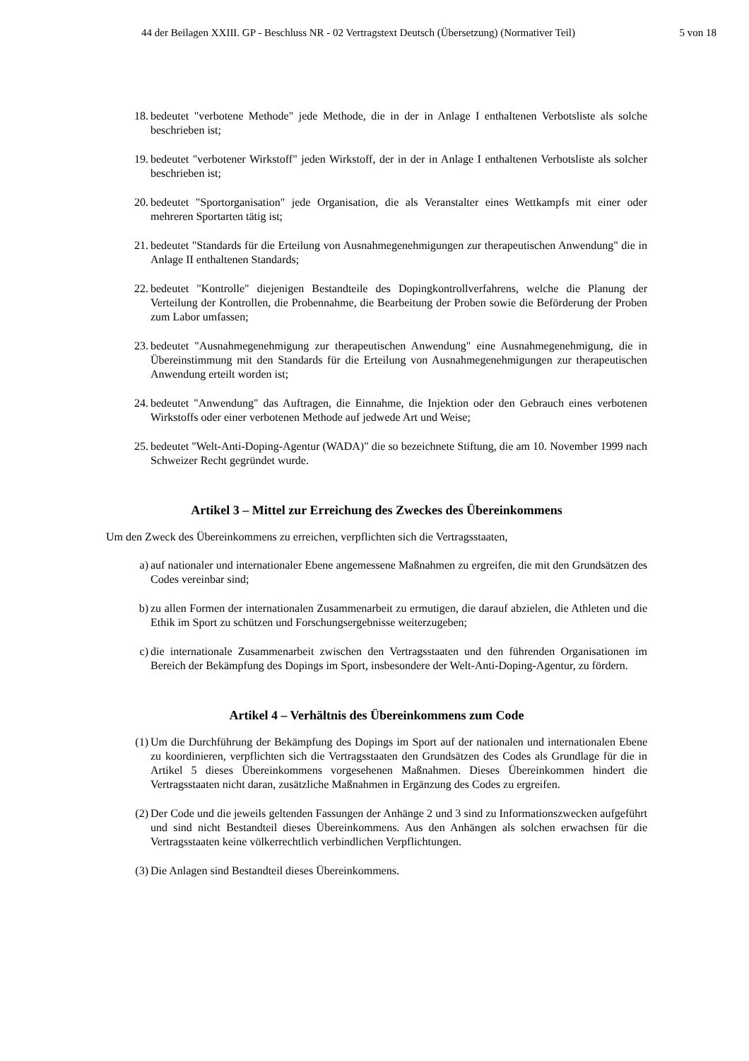44 der Beilagen XXIII. GP - Beschluss NR - 02 Vertragstext Deutsch (Übersetzung) (Normativer Teil) 5 von 18
18. bedeutet "verbotene Methode" jede Methode, die in der in Anlage I enthaltenen Verbotsliste als solche beschrieben ist;
19. bedeutet "verbotener Wirkstoff" jeden Wirkstoff, der in der in Anlage I enthaltenen Verbotsliste als solcher beschrieben ist;
20. bedeutet "Sportorganisation" jede Organisation, die als Veranstalter eines Wettkampfs mit einer oder mehreren Sportarten tätig ist;
21. bedeutet "Standards für die Erteilung von Ausnahmegenehmigungen zur therapeutischen Anwendung" die in Anlage II enthaltenen Standards;
22. bedeutet "Kontrolle" diejenigen Bestandteile des Dopingkontrollverfahrens, welche die Planung der Verteilung der Kontrollen, die Probennahme, die Bearbeitung der Proben sowie die Beförderung der Proben zum Labor umfassen;
23. bedeutet "Ausnahmegenehmigung zur therapeutischen Anwendung" eine Ausnahmegenehmigung, die in Übereinstimmung mit den Standards für die Erteilung von Ausnahmegenehmigungen zur therapeutischen Anwendung erteilt worden ist;
24. bedeutet "Anwendung" das Auftragen, die Einnahme, die Injektion oder den Gebrauch eines verbotenen Wirkstoffs oder einer verbotenen Methode auf jedwede Art und Weise;
25. bedeutet "Welt-Anti-Doping-Agentur (WADA)" die so bezeichnete Stiftung, die am 10. November 1999 nach Schweizer Recht gegründet wurde.
Artikel 3 – Mittel zur Erreichung des Zweckes des Übereinkommens
Um den Zweck des Übereinkommens zu erreichen, verpflichten sich die Vertragsstaaten,
a) auf nationaler und internationaler Ebene angemessene Maßnahmen zu ergreifen, die mit den Grundsätzen des Codes vereinbar sind;
b) zu allen Formen der internationalen Zusammenarbeit zu ermutigen, die darauf abzielen, die Athleten und die Ethik im Sport zu schützen und Forschungsergebnisse weiterzugeben;
c) die internationale Zusammenarbeit zwischen den Vertragsstaaten und den führenden Organisationen im Bereich der Bekämpfung des Dopings im Sport, insbesondere der Welt-Anti-Doping-Agentur, zu fördern.
Artikel 4 – Verhältnis des Übereinkommens zum Code
(1) Um die Durchführung der Bekämpfung des Dopings im Sport auf der nationalen und internationalen Ebene zu koordinieren, verpflichten sich die Vertragsstaaten den Grundsätzen des Codes als Grundlage für die in Artikel 5 dieses Übereinkommens vorgesehenen Maßnahmen. Dieses Übereinkommen hindert die Vertragsstaaten nicht daran, zusätzliche Maßnahmen in Ergänzung des Codes zu ergreifen.
(2) Der Code und die jeweils geltenden Fassungen der Anhänge 2 und 3 sind zu Informationszwecken aufgeführt und sind nicht Bestandteil dieses Übereinkommens. Aus den Anhängen als solchen erwachsen für die Vertragsstaaten keine völkerrechtlich verbindlichen Verpflichtungen.
(3) Die Anlagen sind Bestandteil dieses Übereinkommens.